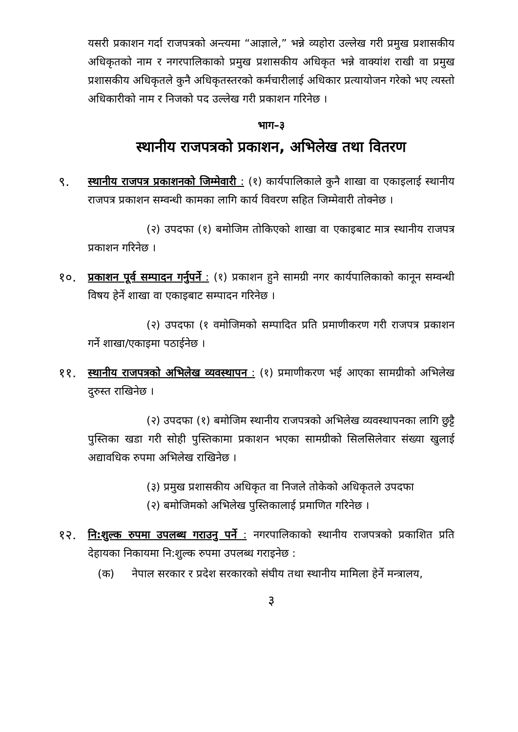यसरी प्रकाशन गर्दा राजपत्रको अन्त्यमा “आज्ञाले,” भन्ने व्यहोरा उल्लेख गरी प्रमुख प्रशासकीय अधिकृतको नाम र नगरपालिकाको प्रमुख प्रशासकीय अधिकृत भन्ने वाक्यांश राखी वा प्रमुख प्रशासकीय अधिकृतले कुनै अधिकृतस्तरको कर्मचारीलाई अधिकार प्रत्यायोजन गरेको भए त्यस्तो अधिकारीको नाम र निजको पद उल्लेख गरी प्रकाशन गरिनेछ ।
भाग–३
स्थानीय राजपत्रको प्रकाशन, अभिलेख तथा वितरण
९.
स्थानीय राजपत्र प्रकाशनको जिम्मेवारी : (१) कार्यपालिकाले कुनै शाखा वा एकाइलाई स्थानीय राजपत्र प्रकाशन सम्वन्धी कामका लागि कार्य विवरण सहित जिम्मेवारी तोक्नेछ ।
(२) उपदफा (१) बमोजिम तोकिएको शाखा वा एकाइबाट मात्र स्थानीय राजपत्र प्रकाशन गरिनेछ ।
१०.
प्रकाशन पूर्व सम्पादन गर्नुपर्ने : (१) प्रकाशन हुने सामग्री नगर कार्यपालिकाको कानून सम्वन्धी विषय हेर्ने शाखा वा एकाइबाट सम्पादन गरिनेछ ।
(२) उपदफा (१ वमोजिमको सम्पादित प्रति प्रमाणीकरण गरी राजपत्र प्रकाशन गर्ने शाखा/एकाइमा पठाईनेछ ।
११.
स्थानीय राजपत्रको अभिलेख व्यवस्थापन : (१) प्रमाणीकरण भई आएका सामग्रीको अभिलेख दुरुस्त राखिनेछ ।
(२) उपदफा (१) बमोजिम स्थानीय राजपत्रको अभिलेख व्यवस्थापनका लागि छुट्टै पुस्तिका खडा गरी सोही पुस्तिकामा प्रकाशन भएका सामग्रीको सिलसिलेवार संख्या खुलाई अद्यावधिक रुपमा अभिलेख राखिनेछ ।
(३) प्रमुख प्रशासकीय अधिकृत वा निजले तोकेको अधिकृतले उपदफा
(२) बमोजिमको अभिलेख पुस्तिकालाई प्रमाणित गरिनेछ ।
१२.
नि:शुल्क रुपमा उपलब्ध गराउनु पर्ने : नगरपालिकाको स्थानीय राजपत्रको प्रकाशित प्रति देहायका निकायमा नि:शुल्क रुपमा उपलब्ध गराइनेछ :
(क) नेपाल सरकार र प्रदेश सरकारको संघीय तथा स्थानीय मामिला हेर्ने मन्त्रालय,
३